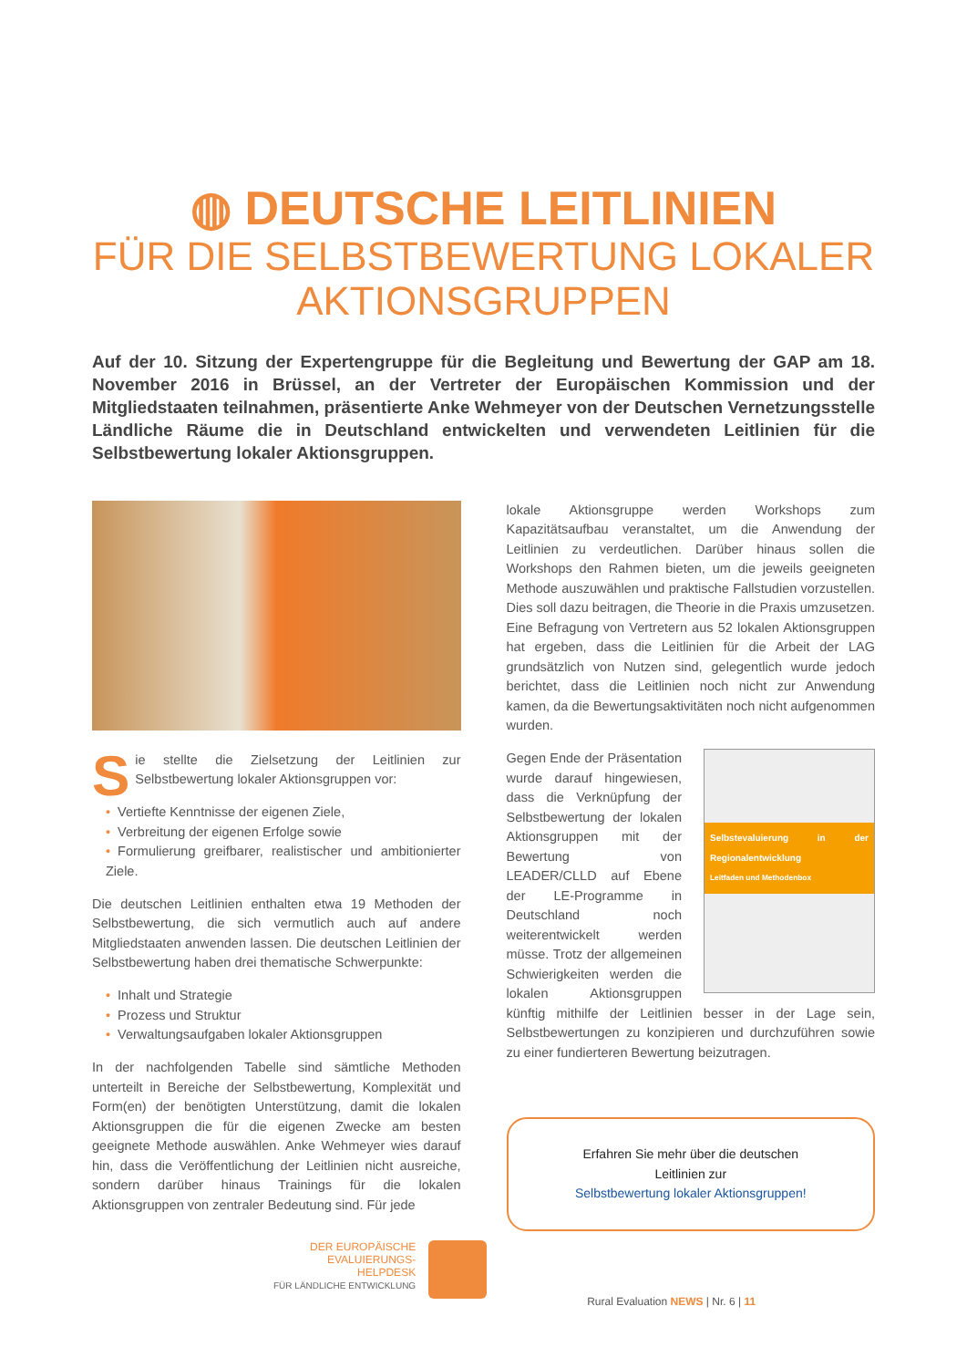◍ DEUTSCHE LEITLINIEN
FÜR DIE SELBSTBEWERTUNG LOKALER
AKTIONSGRUPPEN
Auf der 10. Sitzung der Expertengruppe für die Begleitung und Bewertung der GAP am 18. November 2016 in Brüssel, an der Vertreter der Europäischen Kommission und der Mitgliedstaaten teilnahmen, präsentierte Anke Wehmeyer von der Deutschen Vernetzungsstelle Ländliche Räume die in Deutschland entwickelten und verwendeten Leitlinien für die Selbstbewertung lokaler Aktionsgruppen.
Sie stellte die Zielsetzung der Leitlinien zur Selbstbewertung lokaler Aktionsgruppen vor:
• Vertiefte Kenntnisse der eigenen Ziele,
• Verbreitung der eigenen Erfolge sowie
• Formulierung greifbarer, realistischer und ambitionierter Ziele.
Die deutschen Leitlinien enthalten etwa 19 Methoden der Selbstbewertung, die sich vermutlich auch auf andere Mitgliedstaaten anwenden lassen. Die deutschen Leitlinien der Selbstbewertung haben drei thematische Schwerpunkte:
• Inhalt und Strategie
• Prozess und Struktur
• Verwaltungsaufgaben lokaler Aktionsgruppen
In der nachfolgenden Tabelle sind sämtliche Methoden unterteilt in Bereiche der Selbstbewertung, Komplexität und Form(en) der benötigten Unterstützung, damit die lokalen Aktionsgruppen die für die eigenen Zwecke am besten geeignete Methode auswählen. Anke Wehmeyer wies darauf hin, dass die Veröffentlichung der Leitlinien nicht ausreiche, sondern darüber hinaus Trainings für die lokalen Aktionsgruppen von zentraler Bedeutung sind. Für jede
lokale Aktionsgruppe werden Workshops zum Kapazitätsaufbau veranstaltet, um die Anwendung der Leitlinien zu verdeutlichen. Darüber hinaus sollen die Workshops den Rahmen bieten, um die jeweils geeigneten Methode auszuwählen und praktische Fallstudien vorzustellen. Dies soll dazu beitragen, die Theorie in die Praxis umzusetzen. Eine Befragung von Vertretern aus 52 lokalen Aktionsgruppen hat ergeben, dass die Leitlinien für die Arbeit der LAG grundsätzlich von Nutzen sind, gelegentlich wurde jedoch berichtet, dass die Leitlinien noch nicht zur Anwendung kamen, da die Bewertungsaktivitäten noch nicht aufgenommen wurden.
Selbstevaluierung in der Regionalentwicklung
Leitfaden und Methodenbox
Gegen Ende der Präsentation wurde darauf hingewiesen, dass die Verknüpfung der Selbstbewertung der lokalen Aktionsgruppen mit der Bewertung von LEADER/CLLD auf Ebene der LE-Programme in Deutschland noch weiterentwickelt werden müsse. Trotz der allgemeinen Schwierigkeiten werden die lokalen Aktionsgruppen künftig mithilfe der Leitlinien besser in der Lage sein, Selbstbewertungen zu konzipieren und durchzuführen sowie zu einer fundierteren Bewertung beizutragen.
Erfahren Sie mehr über die deutschen
Leitlinien zur
Selbstbewertung lokaler Aktionsgruppen!
DER EUROPÄISCHE
EVALUIERUNGS-
HELPDESK
FÜR LÄNDLICHE ENTWICKLUNG
Rural Evaluation NEWS | Nr. 6 | 11